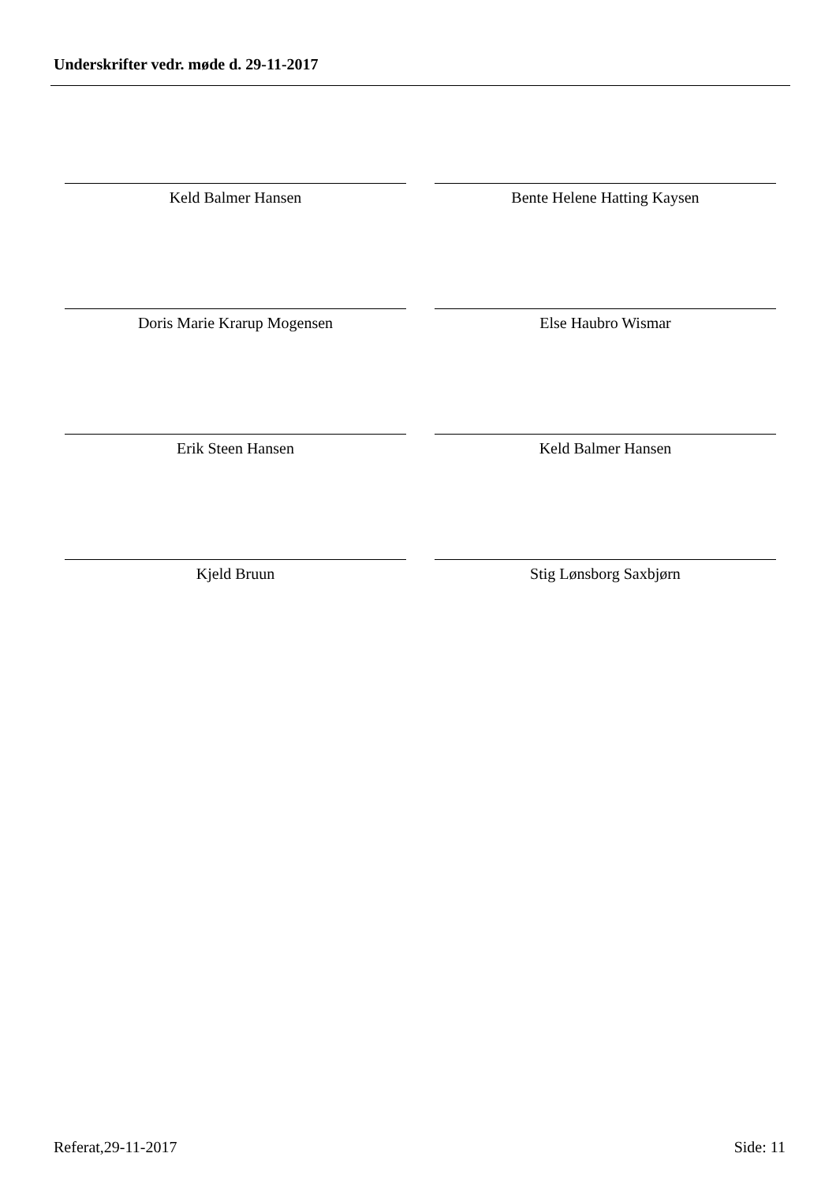Underskrifter vedr. møde d. 29-11-2017
Keld Balmer Hansen
Bente Helene Hatting Kaysen
Doris Marie Krarup Mogensen
Else Haubro Wismar
Erik Steen Hansen
Keld Balmer Hansen
Kjeld Bruun
Stig Lønsborg Saxbjørn
Referat,29-11-2017 Side: 11